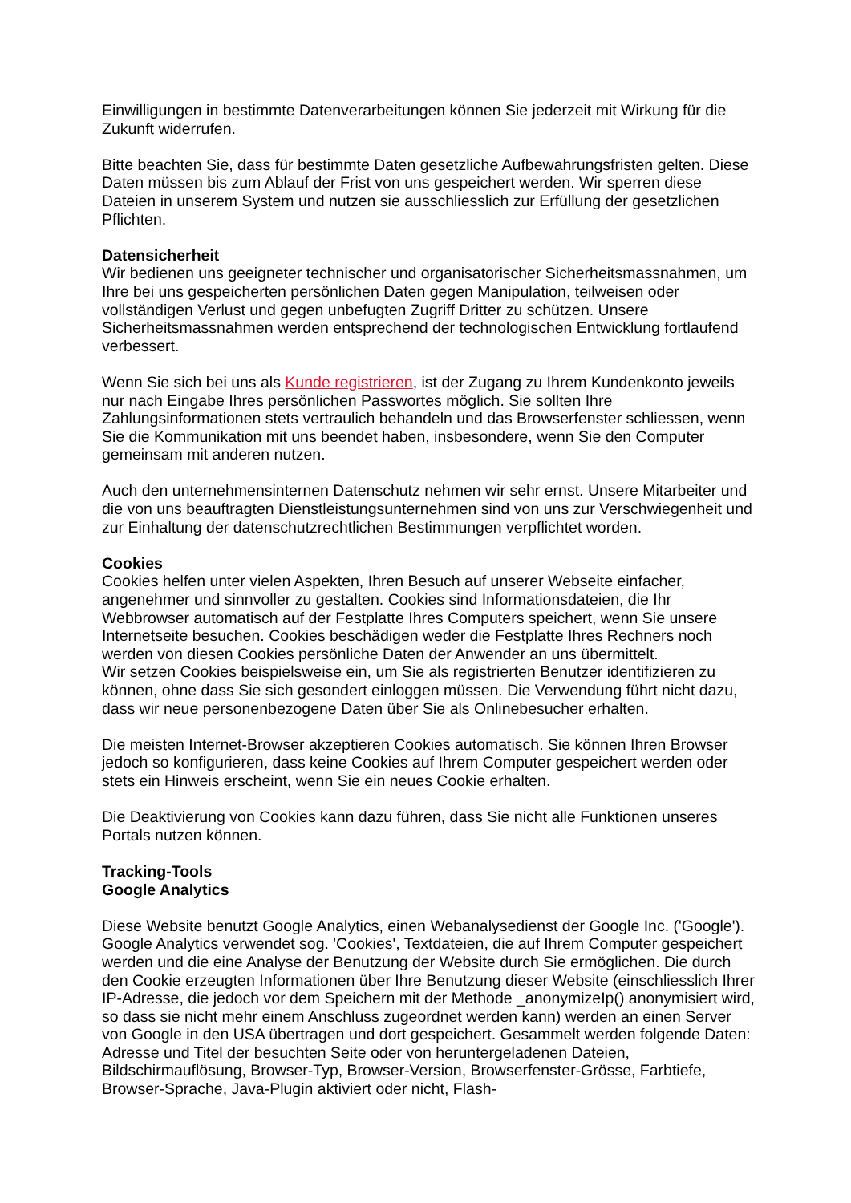Einwilligungen in bestimmte Datenverarbeitungen können Sie jederzeit mit Wirkung für die Zukunft widerrufen.
Bitte beachten Sie, dass für bestimmte Daten gesetzliche Aufbewahrungsfristen gelten. Diese Daten müssen bis zum Ablauf der Frist von uns gespeichert werden. Wir sperren diese Dateien in unserem System und nutzen sie ausschliesslich zur Erfüllung der gesetzlichen Pflichten.
Datensicherheit
Wir bedienen uns geeigneter technischer und organisatorischer Sicherheitsmassnahmen, um Ihre bei uns gespeicherten persönlichen Daten gegen Manipulation, teilweisen oder vollständigen Verlust und gegen unbefugten Zugriff Dritter zu schützen. Unsere Sicherheitsmassnahmen werden entsprechend der technologischen Entwicklung fortlaufend verbessert.
Wenn Sie sich bei uns als Kunde registrieren, ist der Zugang zu Ihrem Kundenkonto jeweils nur nach Eingabe Ihres persönlichen Passwortes möglich. Sie sollten Ihre Zahlungsinformationen stets vertraulich behandeln und das Browserfenster schliessen, wenn Sie die Kommunikation mit uns beendet haben, insbesondere, wenn Sie den Computer gemeinsam mit anderen nutzen.
Auch den unternehmensinternen Datenschutz nehmen wir sehr ernst. Unsere Mitarbeiter und die von uns beauftragten Dienstleistungsunternehmen sind von uns zur Verschwiegenheit und zur Einhaltung der datenschutzrechtlichen Bestimmungen verpflichtet worden.
Cookies
Cookies helfen unter vielen Aspekten, Ihren Besuch auf unserer Webseite einfacher, angenehmer und sinnvoller zu gestalten. Cookies sind Informationsdateien, die Ihr Webbrowser automatisch auf der Festplatte Ihres Computers speichert, wenn Sie unsere Internetseite besuchen. Cookies beschädigen weder die Festplatte Ihres Rechners noch werden von diesen Cookies persönliche Daten der Anwender an uns übermittelt.
Wir setzen Cookies beispielsweise ein, um Sie als registrierten Benutzer identifizieren zu können, ohne dass Sie sich gesondert einloggen müssen. Die Verwendung führt nicht dazu, dass wir neue personenbezogene Daten über Sie als Onlinebesucher erhalten.
Die meisten Internet-Browser akzeptieren Cookies automatisch. Sie können Ihren Browser jedoch so konfigurieren, dass keine Cookies auf Ihrem Computer gespeichert werden oder stets ein Hinweis erscheint, wenn Sie ein neues Cookie erhalten.
Die Deaktivierung von Cookies kann dazu führen, dass Sie nicht alle Funktionen unseres Portals nutzen können.
Tracking-Tools
Google Analytics
Diese Website benutzt Google Analytics, einen Webanalysedienst der Google Inc. ('Google'). Google Analytics verwendet sog. 'Cookies', Textdateien, die auf Ihrem Computer gespeichert werden und die eine Analyse der Benutzung der Website durch Sie ermöglichen. Die durch den Cookie erzeugten Informationen über Ihre Benutzung dieser Website (einschliesslich Ihrer IP-Adresse, die jedoch vor dem Speichern mit der Methode _anonymizeIp() anonymisiert wird, so dass sie nicht mehr einem Anschluss zugeordnet werden kann) werden an einen Server von Google in den USA übertragen und dort gespeichert. Gesammelt werden folgende Daten: Adresse und Titel der besuchten Seite oder von heruntergeladenen Dateien, Bildschirmauflösung, Browser-Typ, Browser-Version, Browserfenster-Grösse, Farbtiefe, Browser-Sprache, Java-Plugin aktiviert oder nicht, Flash-